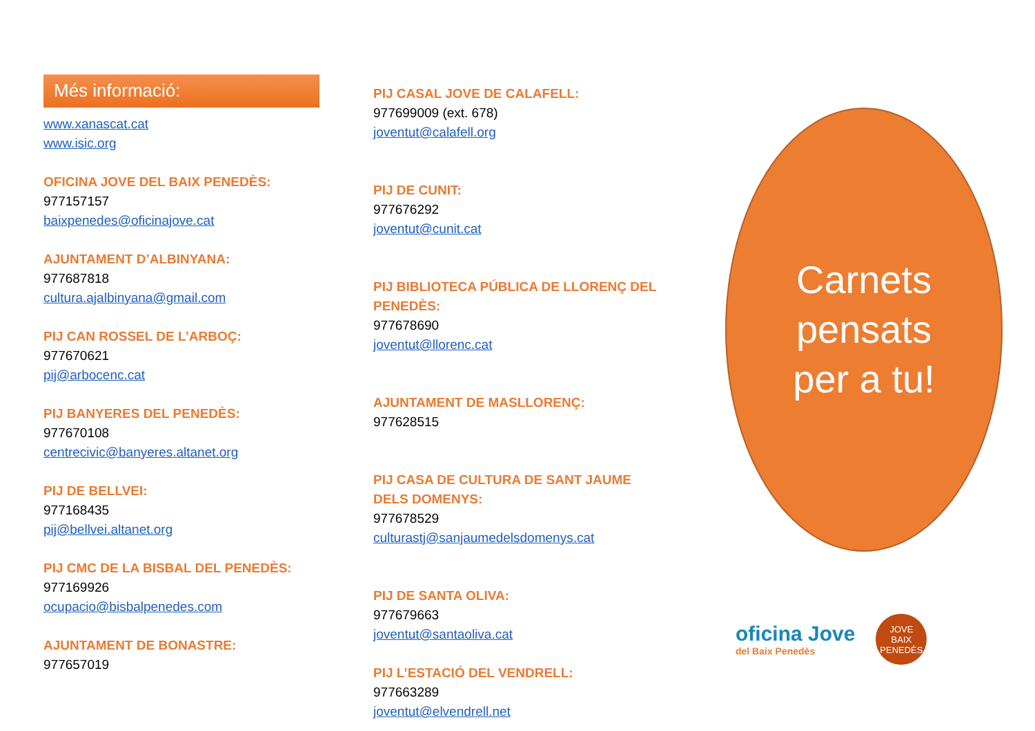Més informació:
www.xanascat.cat
www.isic.org
OFICINA JOVE DEL BAIX PENEDÈS:
977157157
baixpenedes@oficinajove.cat
AJUNTAMENT D’ALBINYANA:
977687818
cultura.ajalbinyana@gmail.com
PIJ CAN ROSSEL DE L’ARBOÇ:
977670621
pij@arbocenc.cat
PIJ BANYERES DEL PENEDÈS:
977670108
centrecivic@banyeres.altanet.org
PIJ DE BELLVEI:
977168435
pij@bellvei.altanet.org
PIJ CMC DE LA BISBAL DEL PENEDÈS:
977169926
ocupacio@bisbalpenedes.com
AJUNTAMENT DE BONASTRE:
977657019
PIJ CASAL JOVE DE CALAFELL:
977699009 (ext. 678)
joventut@calafell.org
PIJ DE CUNIT:
977676292
joventut@cunit.cat
PIJ BIBLIOTECA PÚBLICA DE LLORENÇ DEL PENEDÈS:
977678690
joventut@llorenc.cat
AJUNTAMENT DE MASLLORENÇ:
977628515
PIJ CASA DE CULTURA DE SANT JAUME DELS DOMENYS:
977678529
culturastj@sanjaumedelsdomenys.cat
PIJ DE SANTA OLIVA:
977679663
joventut@santaoliva.cat
PIJ L’ESTACIÓ DEL VENDRELL:
977663289
joventut@elvendrell.net
Carnets
pensats
per a tu!
oficina Jove
del Baix Penedès
JOVE
BAIX PENEDÈS